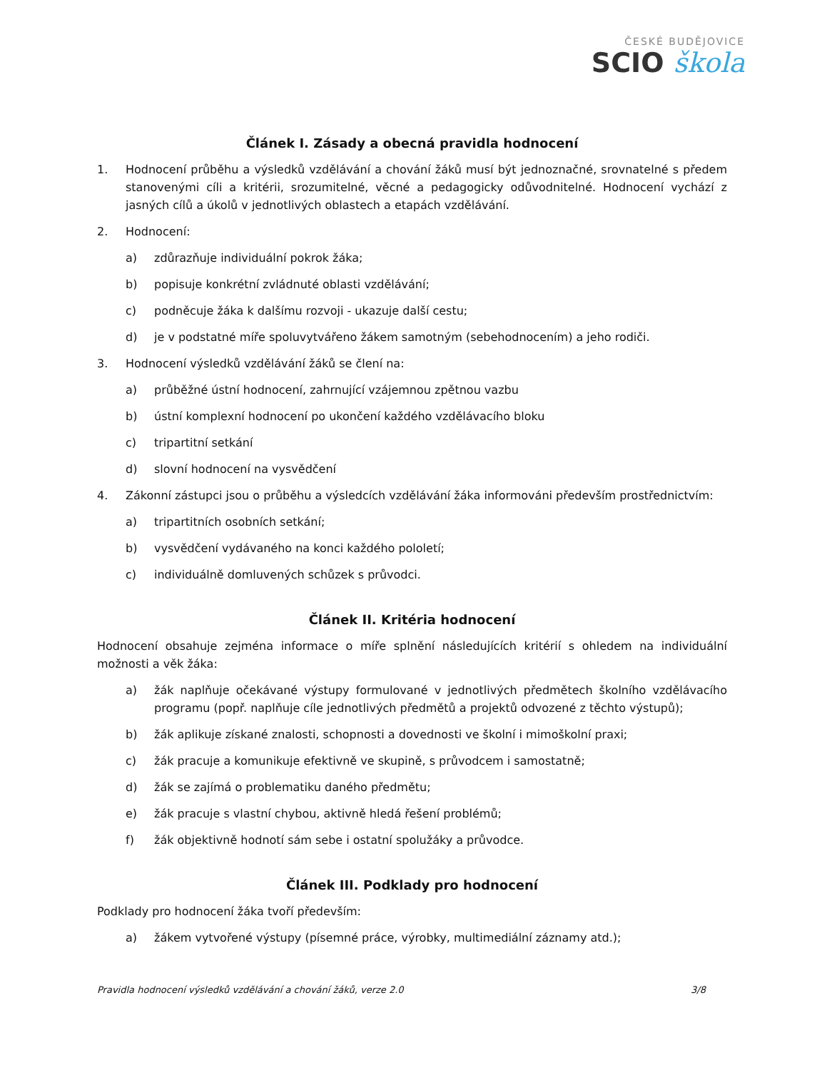ČESKÉ BUDĚJOVICE
SCIO škola
Článek I. Zásady a obecná pravidla hodnocení
1. Hodnocení průběhu a výsledků vzdělávání a chování žáků musí být jednoznačné, srovnatelné s předem stanovenými cíli a kritérii, srozumitelné, věcné a pedagogicky odůvodnitelné. Hodnocení vychází z jasných cílů a úkolů v jednotlivých oblastech a etapách vzdělávání.
2. Hodnocení:
a) zdůrazňuje individuální pokrok žáka;
b) popisuje konkrétní zvládnuté oblasti vzdělávání;
c) podněcuje žáka k dalšímu rozvoji - ukazuje další cestu;
d) je v podstatné míře spoluvytvářeno žákem samotným (sebehodnocením) a jeho rodiči.
3. Hodnocení výsledků vzdělávání žáků se člení na:
a) průběžné ústní hodnocení, zahrnující vzájemnou zpětnou vazbu
b) ústní komplexní hodnocení po ukončení každého vzdělávacího bloku
c) tripartitní setkání
d) slovní hodnocení na vysvědčení
4. Zákonní zástupci jsou o průběhu a výsledcích vzdělávání žáka informováni především prostřednictvím:
a) tripartitních osobních setkání;
b) vysvědčení vydávaného na konci každého pololetí;
c) individuálně domluvených schůzek s průvodci.
Článek II. Kritéria hodnocení
Hodnocení obsahuje zejména informace o míře splnění následujících kritérií s ohledem na individuální možnosti a věk žáka:
a) žák naplňuje očekávané výstupy formulované v jednotlivých předmětech školního vzdělávacího programu (popř. naplňuje cíle jednotlivých předmětů a projektů odvozené z těchto výstupů);
b) žák aplikuje získané znalosti, schopnosti a dovednosti ve školní i mimoškolní praxi;
c) žák pracuje a komunikuje efektivně ve skupině, s průvodcem i samostatně;
d) žák se zajímá o problematiku daného předmětu;
e) žák pracuje s vlastní chybou, aktivně hledá řešení problémů;
f) žák objektivně hodnotí sám sebe i ostatní spolužáky a průvodce.
Článek III. Podklady pro hodnocení
Podklady pro hodnocení žáka tvoří především:
a) žákem vytvořené výstupy (písemné práce, výrobky, multimediální záznamy atd.);
Pravidla hodnocení výsledků vzdělávání a chování žáků, verze 2.0 3/8